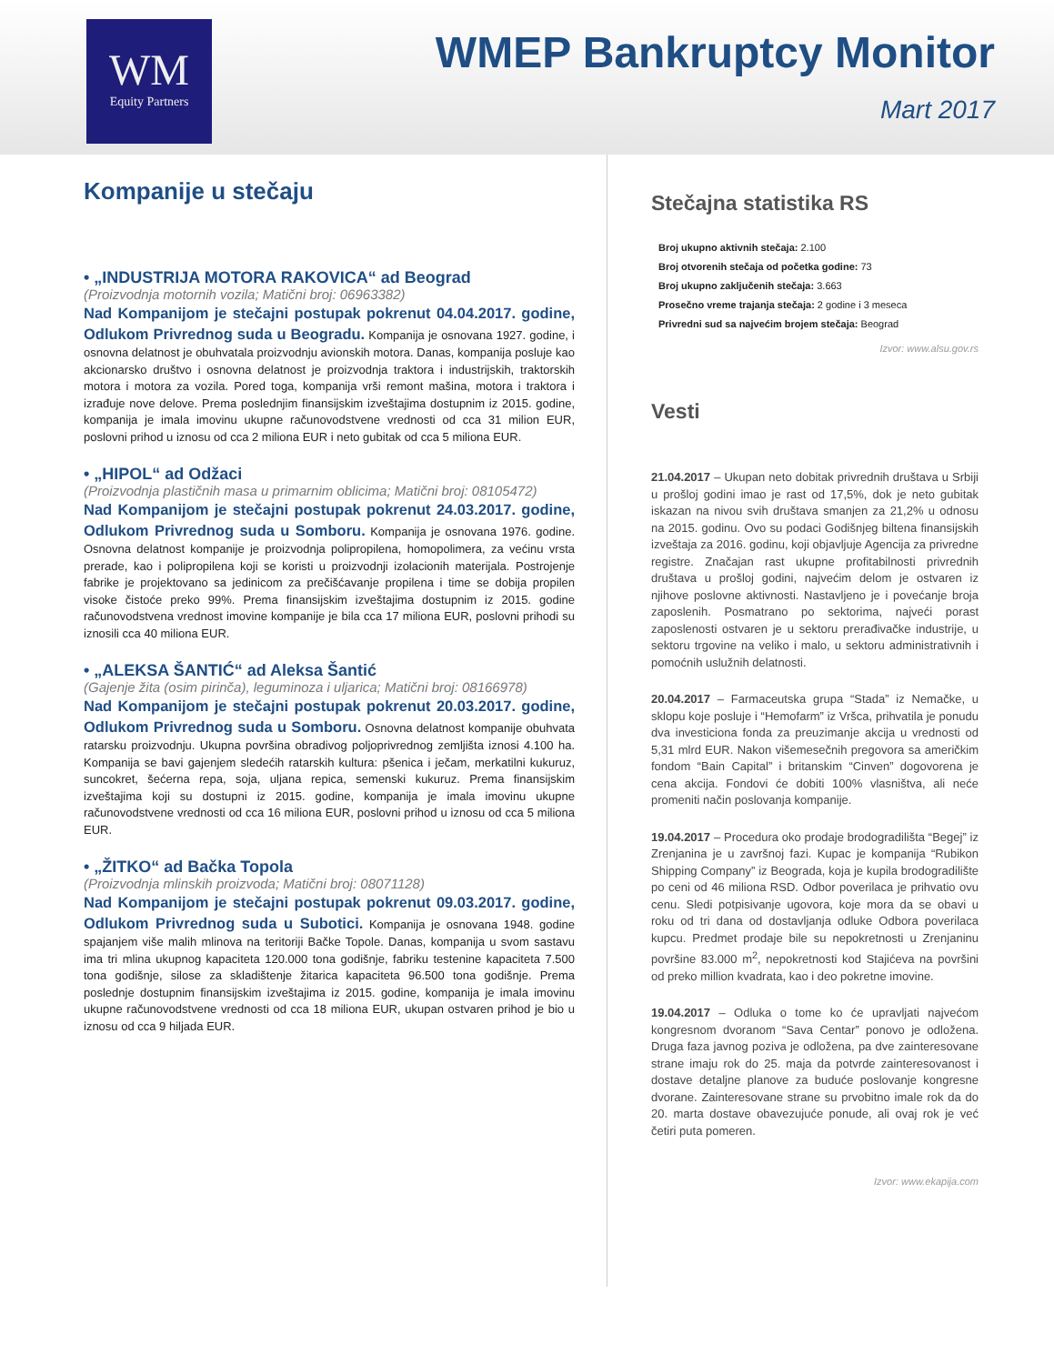WM
Equity Partners
WMEP Bankruptcy Monitor
Mart 2017
Kompanije u stečaju
• „INDUSTRIJA MOTORA RAKOVICA“ ad Beograd
(Proizvodnja motornih vozila; Matični broj: 06963382)
Nad Kompanijom je stečajni postupak pokrenut 04.04.2017. godine, Odlukom Privrednog suda u Beogradu. Kompanija je osnovana 1927. godine, i osnovna delatnost je obuhvatala proizvodnju avionskih motora. Danas, kompanija posluje kao akcionarsko društvo i osnovna delatnost je proizvodnja traktora i industrijskih, traktorskih motora i motora za vozila. Pored toga, kompanija vrši remont mašina, motora i traktora i izrađuje nove delove. Prema poslednjim finansijskim izveštajima dostupnim iz 2015. godine, kompanija je imala imovinu ukupne računovodstvene vrednosti od cca 31 milion EUR, poslovni prihod u iznosu od cca 2 miliona EUR i neto gubitak od cca 5 miliona EUR.
• „HIPOL“ ad Odžaci
(Proizvodnja plastičnih masa u primarnim oblicima; Matični broj: 08105472)
Nad Kompanijom je stečajni postupak pokrenut 24.03.2017. godine, Odlukom Privrednog suda u Somboru. Kompanija je osnovana 1976. godine. Osnovna delatnost kompanije je proizvodnja polipropilena, homopolimera, za većinu vrsta prerade, kao i polipropilena koji se koristi u proizvodnji izolacionih materijala. Postrojenje fabrike je projektovano sa jedinicom za prečišćavanje propilena i time se dobija propilen visoke čistoće preko 99%. Prema finansijskim izveštajima dostupnim iz 2015. godine računovodstvena vrednost imovine kompanije je bila cca 17 miliona EUR, poslovni prihodi su iznosili cca 40 miliona EUR.
• „ALEKSA ŠANTIĆ“ ad Aleksa Šantić
(Gajenje žita (osim pirinča), leguminoza i uljarica; Matični broj: 08166978)
Nad Kompanijom je stečajni postupak pokrenut 20.03.2017. godine, Odlukom Privrednog suda u Somboru. Osnovna delatnost kompanije obuhvata ratarsku proizvodnju. Ukupna površina obradivog poljoprivrednog zemljišta iznosi 4.100 ha. Kompanija se bavi gajenjem sledećih ratarskih kultura: pšenica i ječam, merkatilni kukuruz, suncokret, šećerna repa, soja, uljana repica, semenski kukuruz. Prema finansijskim izveštajima koji su dostupni iz 2015. godine, kompanija je imala imovinu ukupne računovodstvene vrednosti od cca 16 miliona EUR, poslovni prihod u iznosu od cca 5 miliona EUR.
• „ŽITKO“ ad Bačka Topola
(Proizvodnja mlinskih proizvoda; Matični broj: 08071128)
Nad Kompanijom je stečajni postupak pokrenut 09.03.2017. godine, Odlukom Privrednog suda u Subotici. Kompanija je osnovana 1948. godine spajanjem više malih mlinova na teritoriji Bačke Topole. Danas, kompanija u svom sastavu ima tri mlina ukupnog kapaciteta 120.000 tona godišnje, fabriku testenine kapaciteta 7.500 tona godišnje, silose za skladištenje žitarica kapaciteta 96.500 tona godišnje. Prema poslednje dostupnim finansijskim izveštajima iz 2015. godine, kompanija je imala imovinu ukupne računovodstvene vrednosti od cca 18 miliona EUR, ukupan ostvaren prihod je bio u iznosu od cca 9 hiljada EUR.
Stečajna statistika RS
Broj ukupno aktivnih stečaja: 2.100
Broj otvorenih stečaja od početka godine: 73
Broj ukupno zaključenih stečaja: 3.663
Prosečno vreme trajanja stečaja: 2 godine i 3 meseca
Privredni sud sa najvećim brojem stečaja: Beograd
Izvor: www.alsu.gov.rs
Vesti
21.04.2017 – Ukupan neto dobitak privrednih društava u Srbiji u prošloj godini imao je rast od 17,5%, dok je neto gubitak iskazan na nivou svih društava smanjen za 21,2% u odnosu na 2015. godinu. Ovo su podaci Godišnjeg biltena finansijskih izveštaja za 2016. godinu, koji objavljuje Agencija za privredne registre. Značajan rast ukupne profitabilnosti privrednih društava u prošloj godini, najvećim delom je ostvaren iz njihove poslovne aktivnosti. Nastavljeno je i povećanje broja zaposlenih. Posmatrano po sektorima, najveći porast zaposlenosti ostvaren je u sektoru prerađivačke industrije, u sektoru trgovine na veliko i malo, u sektoru administrativnih i pomoćnih uslužnih delatnosti.
20.04.2017 – Farmaceutska grupa “Stada” iz Nemačke, u sklopu koje posluje i “Hemofarm” iz Vršca, prihvatila je ponudu dva investiciona fonda za preuzimanje akcija u vrednosti od 5,31 mlrd EUR. Nakon višemesečnih pregovora sa američkim fondom “Bain Capital” i britanskim “Cinven” dogovorena je cena akcija. Fondovi će dobiti 100% vlasništva, ali neće promeniti način poslovanja kompanije.
19.04.2017 – Procedura oko prodaje brodogradilišta “Begej” iz Zrenjanina je u završnoj fazi. Kupac je kompanija “Rubikon Shipping Company” iz Beograda, koja je kupila brodogradilište po ceni od 46 miliona RSD. Odbor poverilaca je prihvatio ovu cenu. Sledi potpisivanje ugovora, koje mora da se obavi u roku od tri dana od dostavljanja odluke Odbora poverilaca kupcu. Predmet prodaje bile su nepokretnosti u Zrenjaninu površine 83.000 m<sup>2</sup>, nepokretnosti kod Stajićeva na površini od preko million kvadrata, kao i deo pokretne imovine.
19.04.2017 – Odluka o tome ko će upravljati najvećom kongresnom dvoranom “Sava Centar” ponovo je odložena. Druga faza javnog poziva je odložena, pa dve zainteresovane strane imaju rok do 25. maja da potvrde zainteresovanost i dostave detaljne planove za buduće poslovanje kongresne dvorane. Zainteresovane strane su prvobitno imale rok da do 20. marta dostave obavezujuće ponude, ali ovaj rok je već četiri puta pomeren.
Izvor: www.ekapija.com